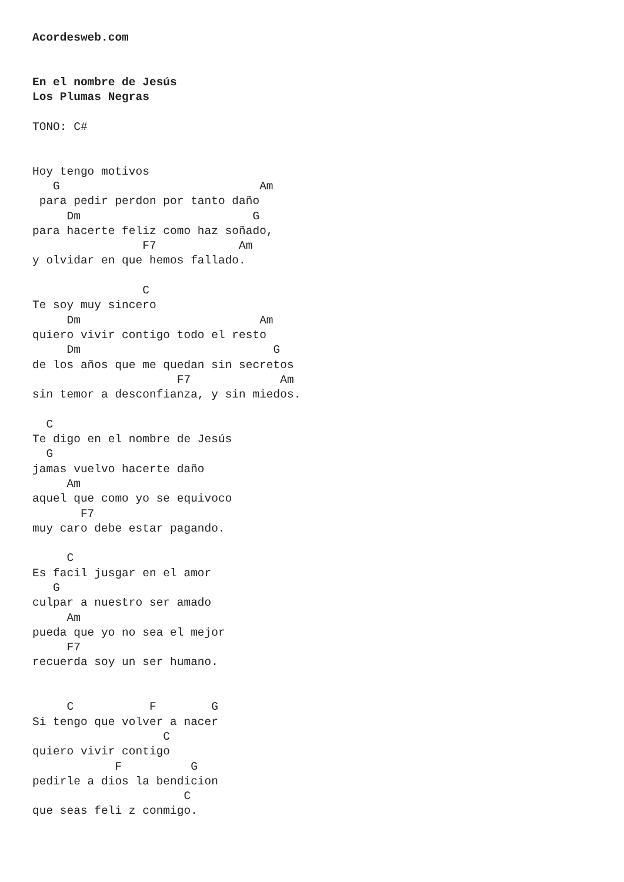Acordesweb.com


En el nombre de Jesús
Los Plumas Negras

TONO: C#


Hoy tengo motivos
   G                             Am
 para pedir perdon por tanto daño
     Dm                         G
para hacerte feliz como haz soñado,
                F7            Am
y olvidar en que hemos fallado.

                C
Te soy muy sincero
     Dm                          Am
quiero vivir contigo todo el resto
     Dm                            G
de los años que me quedan sin secretos
                     F7             Am
sin temor a desconfianza, y sin miedos.

  C
Te digo en el nombre de Jesús
  G
jamas vuelvo hacerte daño
     Am
aquel que como yo se equivoco
       F7
muy caro debe estar pagando.

     C
Es facil jusgar en el amor
   G
culpar a nuestro ser amado
     Am
pueda que yo no sea el mejor
     F7
recuerda soy un ser humano.


     C           F        G
Si tengo que volver a nacer
                   C
quiero vivir contigo
            F          G
pedirle a dios la bendicion
                      C
que seas feli z conmigo.